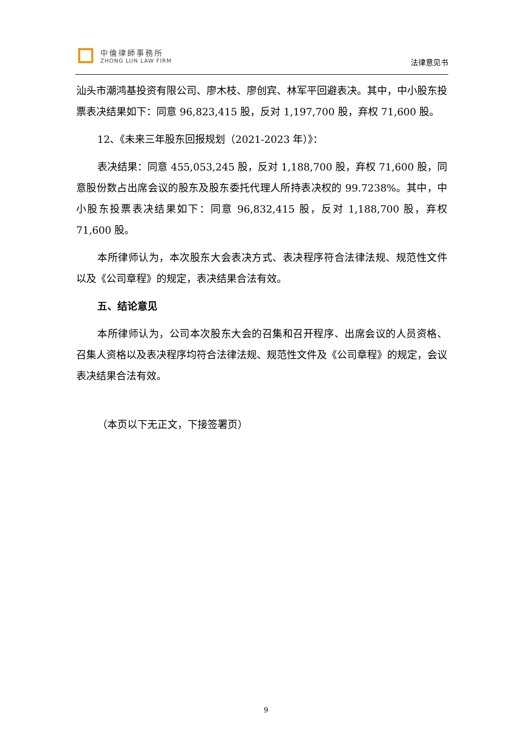中倫律師事務所
ZHONG LUN LAW FIRM
法律意见书
汕头市潮鸿基投资有限公司、廖木枝、廖创宾、林军平回避表决。其中，中小股东投票表决结果如下：同意 96,823,415 股，反对 1,197,700 股，弃权 71,600 股。
12、《未来三年股东回报规划（2021-2023 年）》：
表决结果：同意 455,053,245 股，反对 1,188,700 股，弃权 71,600 股，同意股份数占出席会议的股东及股东委托代理人所持表决权的 99.7238%。其中，中小股东投票表决结果如下：同意 96,832,415 股，反对 1,188,700 股，弃权 71,600 股。
本所律师认为，本次股东大会表决方式、表决程序符合法律法规、规范性文件以及《公司章程》的规定，表决结果合法有效。
五、结论意见
本所律师认为，公司本次股东大会的召集和召开程序、出席会议的人员资格、召集人资格以及表决程序均符合法律法规、规范性文件及《公司章程》的规定，会议表决结果合法有效。
（本页以下无正文，下接签署页）
9